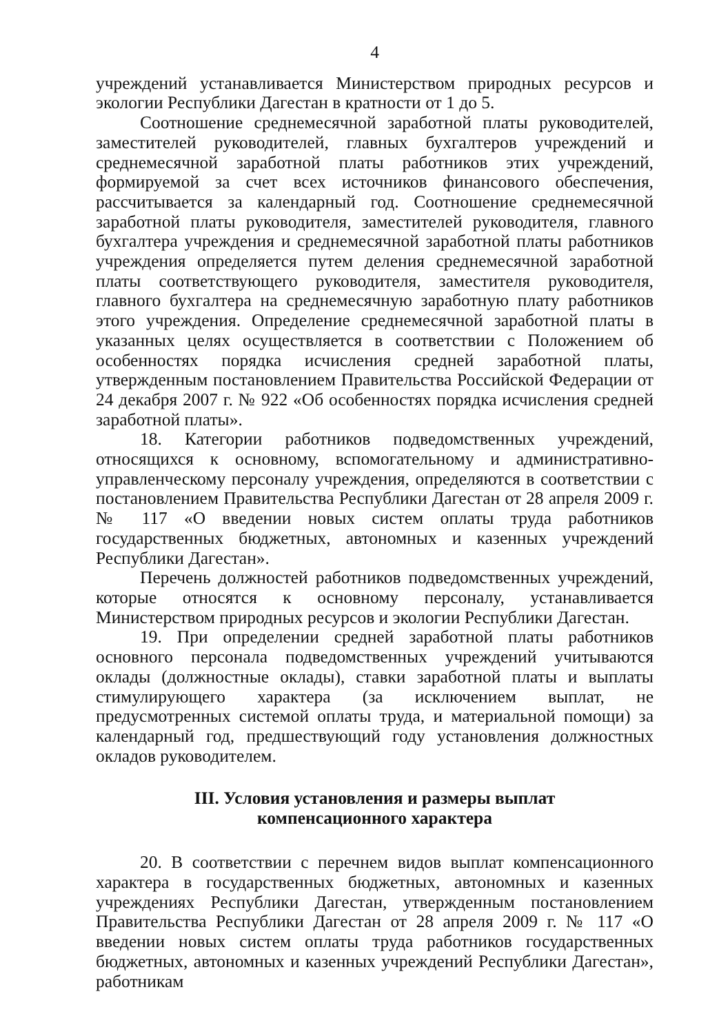4
учреждений устанавливается Министерством природных ресурсов и экологии Республики Дагестан в кратности от 1 до 5.
Соотношение среднемесячной заработной платы руководителей, заместителей руководителей, главных бухгалтеров учреждений и среднемесячной заработной платы работников этих учреждений, формируемой за счет всех источников финансового обеспечения, рассчитывается за календарный год. Соотношение среднемесячной заработной платы руководителя, заместителей руководителя, главного бухгалтера учреждения и среднемесячной заработной платы работников учреждения определяется путем деления среднемесячной заработной платы соответствующего руководителя, заместителя руководителя, главного бухгалтера на среднемесячную заработную плату работников этого учреждения. Определение среднемесячной заработной платы в указанных целях осуществляется в соответствии с Положением об особенностях порядка исчисления средней заработной платы, утвержденным постановлением Правительства Российской Федерации от 24 декабря 2007 г. № 922 «Об особенностях порядка исчисления средней заработной платы».
18. Категории работников подведомственных учреждений, относящихся к основному, вспомогательному и административно-управленческому персоналу учреждения, определяются в соответствии с постановлением Правительства Республики Дагестан от 28 апреля 2009 г. № 117 «О введении новых систем оплаты труда работников государственных бюджетных, автономных и казенных учреждений Республики Дагестан».
Перечень должностей работников подведомственных учреждений, которые относятся к основному персоналу, устанавливается Министерством природных ресурсов и экологии Республики Дагестан.
19. При определении средней заработной платы работников основного персонала подведомственных учреждений учитываются оклады (должностные оклады), ставки заработной платы и выплаты стимулирующего характера (за исключением выплат, не предусмотренных системой оплаты труда, и материальной помощи) за календарный год, предшествующий году установления должностных окладов руководителем.
III. Условия установления и размеры выплат
компенсационного характера
20. В соответствии с перечнем видов выплат компенсационного характера в государственных бюджетных, автономных и казенных учреждениях Республики Дагестан, утвержденным постановлением Правительства Республики Дагестан от 28 апреля 2009 г. № 117 «О введении новых систем оплаты труда работников государственных бюджетных, автономных и казенных учреждений Республики Дагестан», работникам